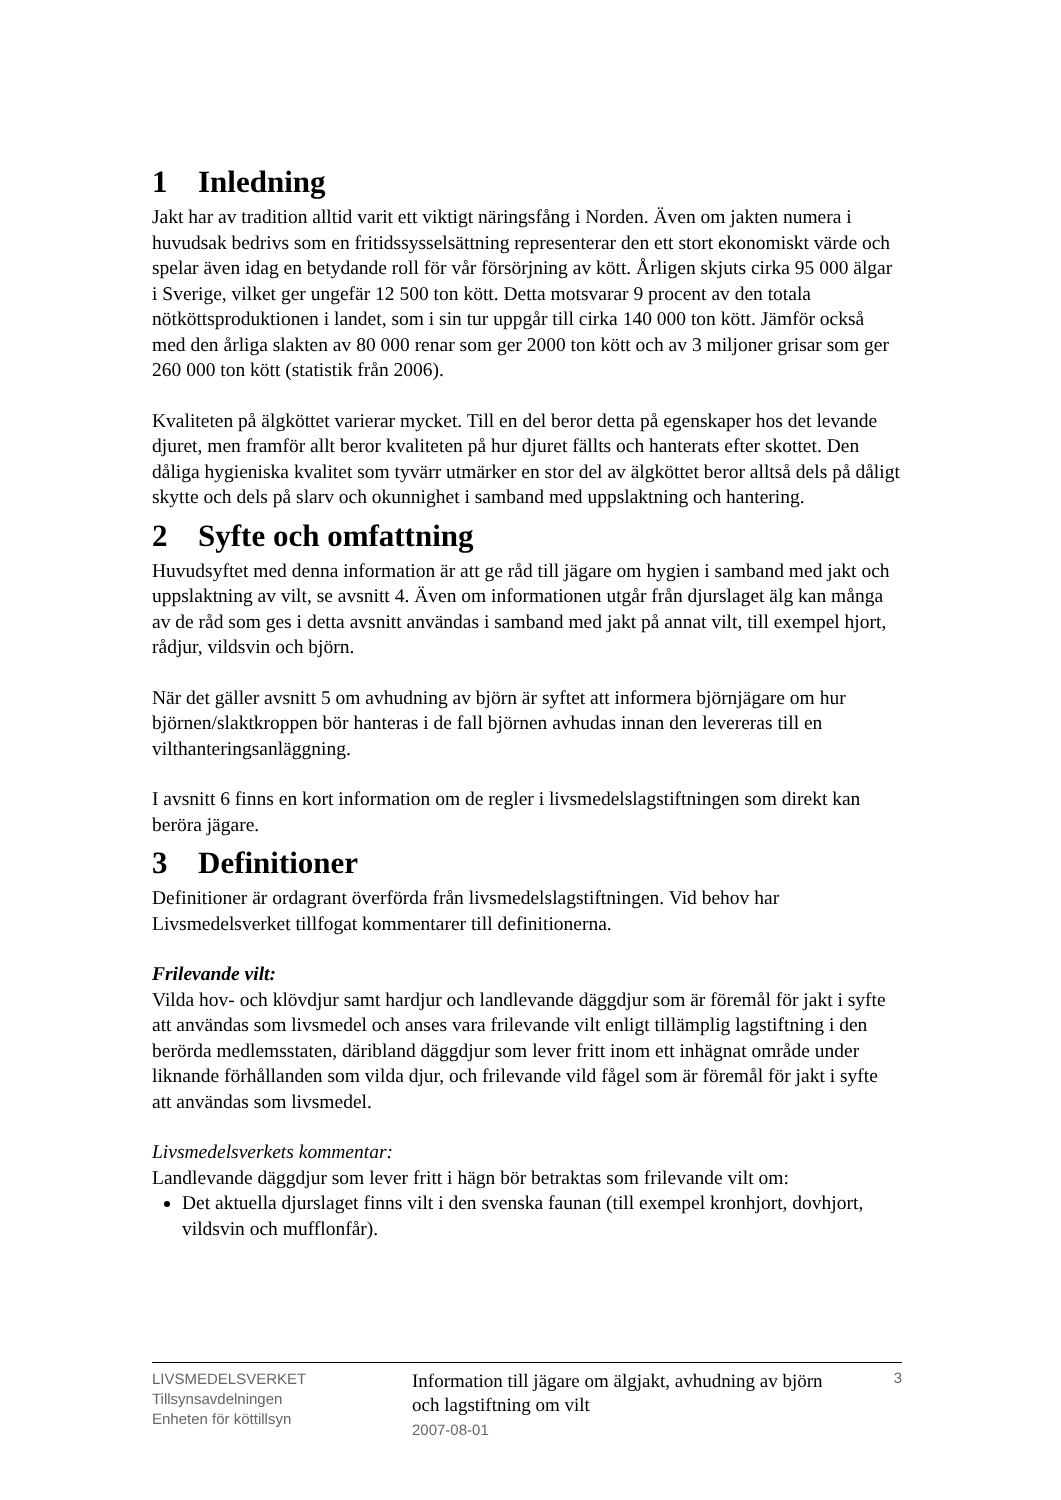1 Inledning
Jakt har av tradition alltid varit ett viktigt näringsfång i Norden. Även om jakten numera i huvudsak bedrivs som en fritidssysselsättning representerar den ett stort ekonomiskt värde och spelar även idag en betydande roll för vår försörjning av kött. Årligen skjuts cirka 95 000 älgar i Sverige, vilket ger ungefär 12 500 ton kött. Detta motsvarar 9 procent av den totala nötköttsproduktionen i landet, som i sin tur uppgår till cirka 140 000 ton kött. Jämför också med den årliga slakten av 80 000 renar som ger 2000 ton kött och av 3 miljoner grisar som ger 260 000 ton kött (statistik från 2006).
Kvaliteten på älgköttet varierar mycket. Till en del beror detta på egenskaper hos det levande djuret, men framför allt beror kvaliteten på hur djuret fällts och hanterats efter skottet. Den dåliga hygieniska kvalitet som tyvärr utmärker en stor del av älgköttet beror alltså dels på dåligt skytte och dels på slarv och okunnighet i samband med uppslaktning och hantering.
2 Syfte och omfattning
Huvudsyftet med denna information är att ge råd till jägare om hygien i samband med jakt och uppslaktning av vilt, se avsnitt 4. Även om informationen utgår från djurslaget älg kan många av de råd som ges i detta avsnitt användas i samband med jakt på annat vilt, till exempel hjort, rådjur, vildsvin och björn.
När det gäller avsnitt 5 om avhudning av björn är syftet att informera björnjägare om hur björnen/slaktkroppen bör hanteras i de fall björnen avhudas innan den levereras till en vilthanteringsanläggning.
I avsnitt 6 finns en kort information om de regler i livsmedelslagstiftningen som direkt kan beröra jägare.
3 Definitioner
Definitioner är ordagrant överförda från livsmedelslagstiftningen. Vid behov har Livsmedelsverket tillfogat kommentarer till definitionerna.
Frilevande vilt:
Vilda hov- och klövdjur samt hardjur och landlevande däggdjur som är föremål för jakt i syfte att användas som livsmedel och anses vara frilevande vilt enligt tillämplig lagstiftning i den berörda medlemsstaten, däribland däggdjur som lever fritt inom ett inhägnat område under liknande förhållanden som vilda djur, och frilevande vild fågel som är föremål för jakt i syfte att användas som livsmedel.
Livsmedelsverkets kommentar:
Landlevande däggdjur som lever fritt i hägn bör betraktas som frilevande vilt om:
Det aktuella djurslaget finns vilt i den svenska faunan (till exempel kronhjort, dovhjort, vildsvin och mufflonfår).
LIVSMEDELSVERKET
Tillsynsavdelningen
Enheten för köttillsyn
Information till jägare om älgjakt, avhudning av björn och lagstiftning om vilt
2007-08-01
3